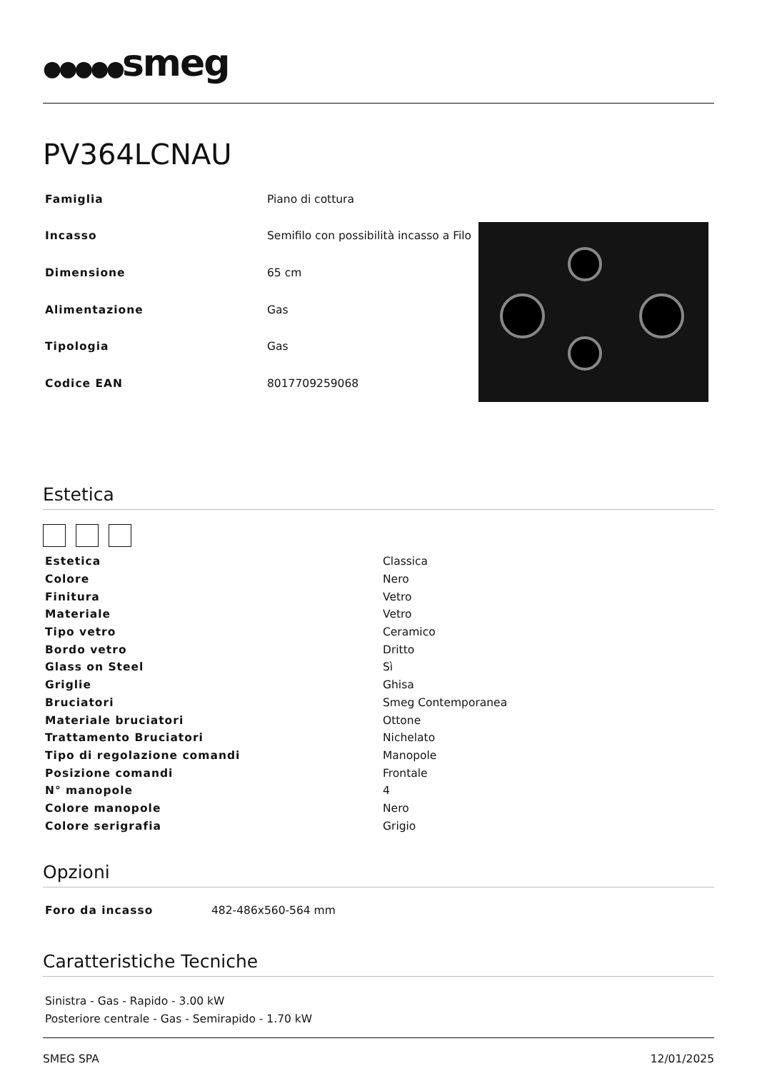●●●●●smeg
PV364LCNAU
| Famiglia | Piano di cottura |
| Incasso | Semifilo con possibilità incasso a Filo |
| Dimensione | 65 cm |
| Alimentazione | Gas |
| Tipologia | Gas |
| Codice EAN | 8017709259068 |
Estetica
| Estetica | Classica |
| Colore | Nero |
| Finitura | Vetro |
| Materiale | Vetro |
| Tipo vetro | Ceramico |
| Bordo vetro | Dritto |
| Glass on Steel | Sì |
| Griglie | Ghisa |
| Bruciatori | Smeg Contemporanea |
| Materiale bruciatori | Ottone |
| Trattamento Bruciatori | Nichelato |
| Tipo di regolazione comandi | Manopole |
| Posizione comandi | Frontale |
| N° manopole | 4 |
| Colore manopole | Nero |
| Colore serigrafia | Grigio |
Opzioni
| Foro da incasso | 482-486x560-564 mm |
Caratteristiche Tecniche
| Sinistra - Gas - Rapido - 3.00 kW |
| Posteriore centrale - Gas - Semirapido - 1.70 kW |
SMEG SPA 12/01/2025